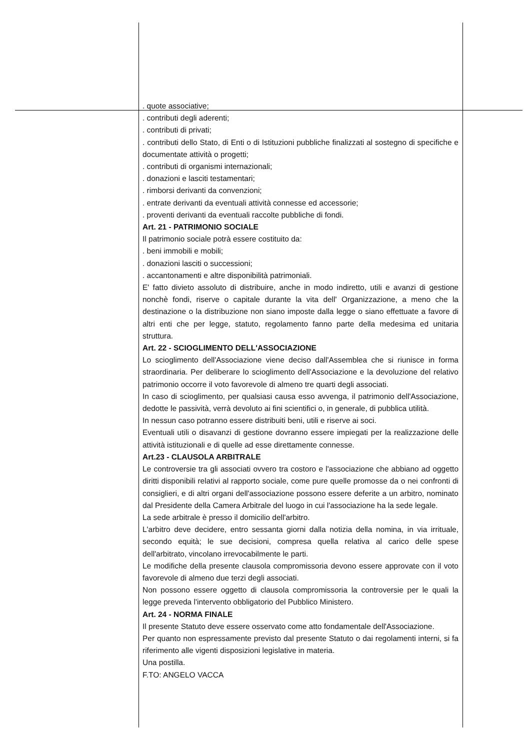. quote associative;
. contributi degli aderenti;
. contributi di privati;
. contributi dello Stato, di Enti o di Istituzioni pubbliche finalizzati al sostegno di specifiche e documentate attività o progetti;
. contributi di organismi internazionali;
. donazioni e lasciti testamentari;
. rimborsi derivanti da convenzioni;
. entrate derivanti da eventuali attività connesse ed accessorie;
. proventi derivanti da eventuali raccolte pubbliche di fondi.
Art. 21 - PATRIMONIO SOCIALE
Il patrimonio sociale potrà essere costituito da:
. beni immobili e mobili;
. donazioni lasciti o successioni;
. accantonamenti e altre disponibilità patrimoniali.
E' fatto divieto assoluto di distribuire, anche in modo indiretto, utili e avanzi di gestione nonchè fondi, riserve o capitale durante la vita dell' Organizzazione, a meno che la destinazione o la distribuzione non siano imposte dalla legge o siano effettuate a favore di altri enti che per legge, statuto, regolamento fanno parte della medesima ed unitaria struttura.
Art. 22 - SCIOGLIMENTO DELL'ASSOCIAZIONE
Lo scioglimento dell'Associazione viene deciso dall'Assemblea che si riunisce in forma straordinaria. Per deliberare lo scioglimento dell'Associazione e la devoluzione del relativo patrimonio occorre il voto favorevole di almeno tre quarti degli associati.
In caso di scioglimento, per qualsiasi causa esso avvenga, il patrimonio dell'Associazione, dedotte le passività, verrà devoluto ai fini scientifici o, in generale, di pubblica utilità.
In nessun caso potranno essere distribuiti beni, utili e riserve ai soci.
Eventuali utili o disavanzi di gestione dovranno essere impiegati per la realizzazione delle attività istituzionali e di quelle ad esse direttamente connesse.
Art.23 - CLAUSOLA ARBITRALE
Le controversie tra gli associati ovvero tra costoro e l'associazione che abbiano ad oggetto diritti disponibili relativi al rapporto sociale, come pure quelle promosse da o nei confronti di consiglieri, e di altri organi dell'associazione possono essere deferite a un arbitro, nominato dal Presidente della Camera Arbitrale del luogo in cui l'associazione ha la sede legale.
La sede arbitrale è presso il domicilio dell'arbitro.
L'arbitro deve decidere, entro sessanta giorni dalla notizia della nomina, in via irrituale, secondo equità; le sue decisioni, compresa quella relativa al carico delle spese dell'arbitrato, vincolano irrevocabilmente le parti.
Le modifiche della presente clausola compromissoria devono essere approvate con il voto favorevole di almeno due terzi degli associati.
Non possono essere oggetto di clausola compromissoria la controversie per le quali la legge preveda l'intervento obbligatorio del Pubblico Ministero.
Art. 24 - NORMA FINALE
Il presente Statuto deve essere osservato come atto fondamentale dell'Associazione.
Per quanto non espressamente previsto dal presente Statuto o dai regolamenti interni, si fa riferimento alle vigenti disposizioni legislative in materia.
Una postilla.
F.TO: ANGELO VACCA